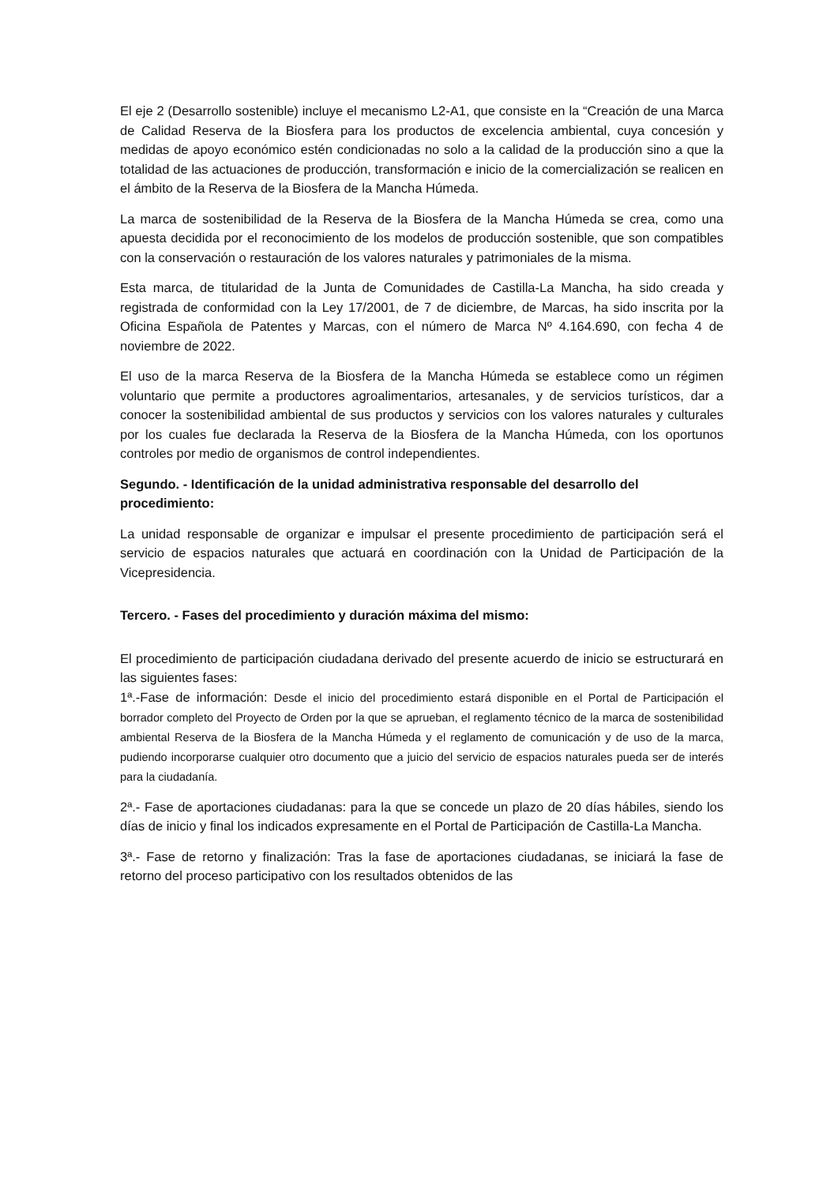El eje 2 (Desarrollo sostenible) incluye el mecanismo L2-A1, que consiste en la “Creación de una Marca de Calidad Reserva de la Biosfera para los productos de excelencia ambiental, cuya concesión y medidas de apoyo económico estén condicionadas no solo a la calidad de la producción sino a que la totalidad de las actuaciones de producción, transformación e inicio de la comercialización se realicen en el ámbito de la Reserva de la Biosfera de la Mancha Húmeda.
La marca de sostenibilidad de la Reserva de la Biosfera de la Mancha Húmeda se crea, como una apuesta decidida por el reconocimiento de los modelos de producción sostenible, que son compatibles con la conservación o restauración de los valores naturales y patrimoniales de la misma.
Esta marca, de titularidad de la Junta de Comunidades de Castilla-La Mancha, ha sido creada y registrada de conformidad con la Ley 17/2001, de 7 de diciembre, de Marcas, ha sido inscrita por la Oficina Española de Patentes y Marcas, con el número de Marca Nº 4.164.690, con fecha 4 de noviembre de 2022.
El uso de la marca Reserva de la Biosfera de la Mancha Húmeda se establece como un régimen voluntario que permite a productores agroalimentarios, artesanales, y de servicios turísticos, dar a conocer la sostenibilidad ambiental de sus productos y servicios con los valores naturales y culturales por los cuales fue declarada la Reserva de la Biosfera de la Mancha Húmeda, con los oportunos controles por medio de organismos de control independientes.
Segundo. - Identificación de la unidad administrativa responsable del desarrollo del procedimiento:
La unidad responsable de organizar e impulsar el presente procedimiento de participación será el servicio de espacios naturales que actuará en coordinación con la Unidad de Participación de la Vicepresidencia.
Tercero. - Fases del procedimiento y duración máxima del mismo:
El procedimiento de participación ciudadana derivado del presente acuerdo de inicio se estructurará en las siguientes fases:
1ª.-Fase de información: Desde el inicio del procedimiento estará disponible en el Portal de Participación el borrador completo del Proyecto de Orden por la que se aprueban, el reglamento técnico de la marca de sostenibilidad ambiental Reserva de la Biosfera de la Mancha Húmeda y el reglamento de comunicación y de uso de la marca, pudiendo incorporarse cualquier otro documento que a juicio del servicio de espacios naturales pueda ser de interés para la ciudadanía.
2ª.- Fase de aportaciones ciudadanas: para la que se concede un plazo de 20 días hábiles, siendo los días de inicio y final los indicados expresamente en el Portal de Participación de Castilla-La Mancha.
3ª.- Fase de retorno y finalización: Tras la fase de aportaciones ciudadanas, se iniciará la fase de retorno del proceso participativo con los resultados obtenidos de las